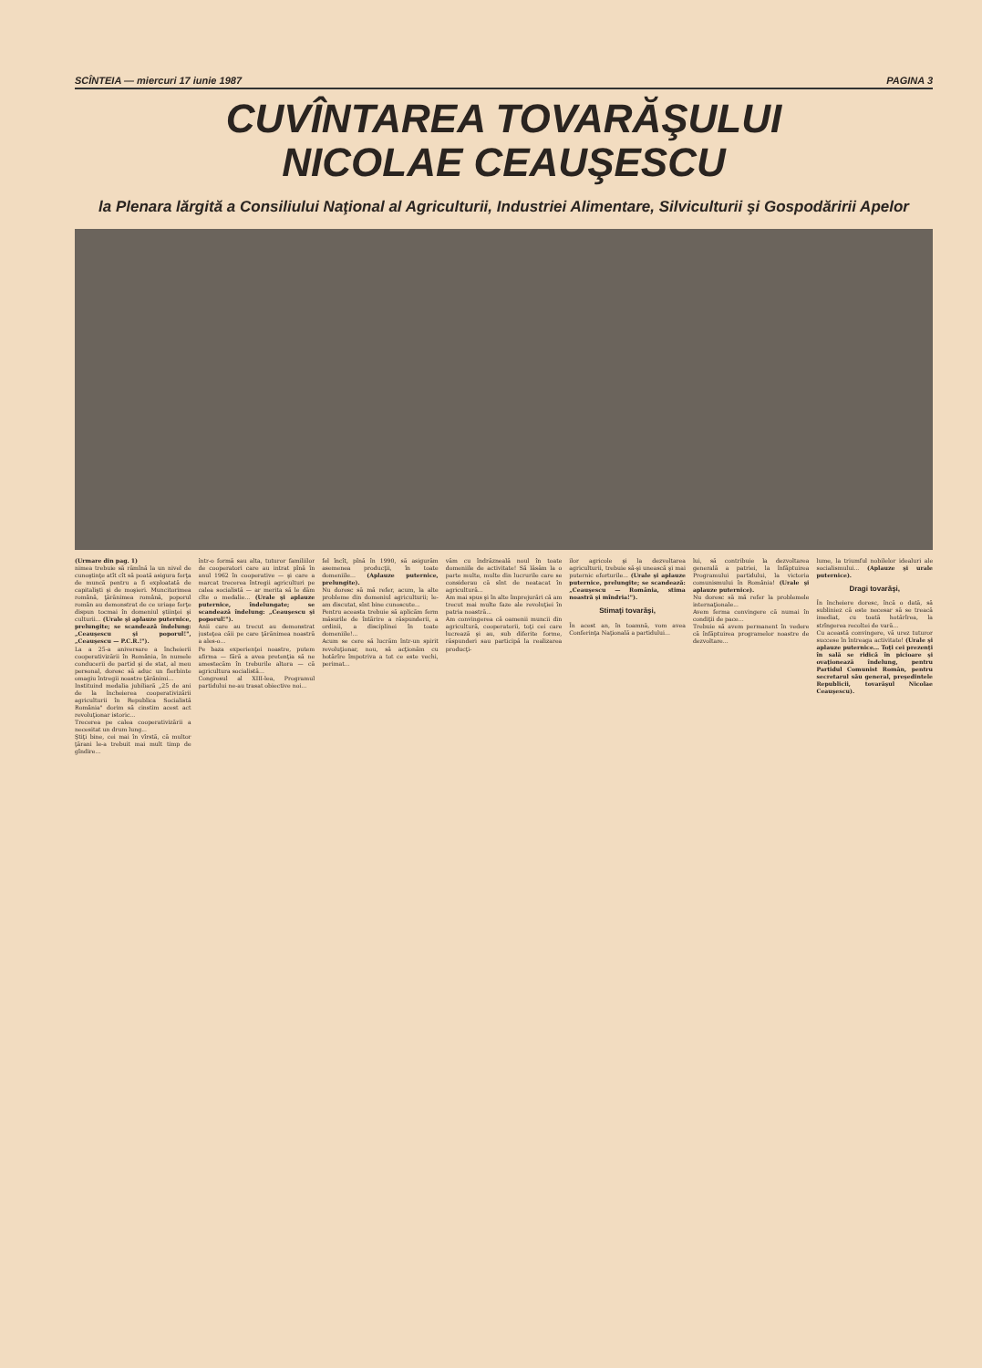SCÎNTEIA — miercuri 17 iunie 1987 PAGINA 3
CUVÎNTAREA TOVARĂŞULUI
NICOLAE CEAUŞESCU
la Plenara lărgită a Consiliului Naţional al Agriculturii, Industriei Alimentare, Silviculturii şi Gospodăririi Apelor
(Urmare din pag. 1)
nimea trebuie să rămînă la un nivel de cunoştinţe atît cît să poată asigura forţa de muncă pentru a fi exploatată de capitalişti şi de moşieri. Muncitorimea română, ţărănimea română, poporul român au demonstrat de ce uriaşe forţe dispun tocmai în domeniul ştiinţei şi culturii... (Urale şi aplauze puternice, prelungite; se scandează îndelung: „Ceauşescu şi poporul!", „Ceauşescu — P.C.R.!").
La a 25-a aniversare a încheierii cooperativizării în România, în numele conducerii de partid şi de stat, al meu personal, doresc să aduc un fierbinte omagiu întregii noastre ţărănimi...
Instituind medalia jubiliară „25 de ani de la încheierea cooperativizării agriculturii în Republica Socialistă România" dorim să cinstim acest act revoluţionar istoric...
Trecerea pe calea cooperativizării a necesitat un drum lung...
Ştiţi bine, cei mai în vîrstă, că multor ţărani le-a trebuit mai mult timp de gîndire...
într-o formă sau alta, tuturor familiilor de cooperatori care au intrat pînă în anul 1962 în cooperative — şi care a marcat trecerea întregii agriculturi pe calea socialistă — ar merita să le dăm cîte o medalie... (Urale şi aplauze puternice, îndelungate; se scandează îndelung: „Ceauşescu şi poporul!").
Anii care au trecut au demonstrat justeţea căii pe care ţărănimea noastră a ales-o...
Pe baza experienţei noastre, putem afirma — fără a avea pretenţia să ne amestecăm în treburile altora — că agricultura socialistă...
Congresul al XIII-lea, Programul partidului ne-au trasat obiective noi...
fel încît, pînă în 1990, să asigurăm asemenea producţii, în toate domeniile... (Aplauze puternice, prelungite).
Nu doresc să mă refer, acum, la alte probleme din domeniul agriculturii; le-am discutat, sînt bine cunoscute...
Pentru aceasta trebuie să aplicăm ferm măsurile de întărire a răspunderii, a ordinii, a disciplinei în toate domeniile!...
Acum se cere să lucrăm într-un spirit revoluţionar, nou, să acţionăm cu hotărîre împotriva a tot ce este vechi, perimat...
văm cu îndrăzneală noul în toate domeniile de activitate! Să lăsăm la o parte multe, multe din lucrurile care se considerau că sînt de neatacat în agricultură...
Am mai spus şi în alte împrejurări că am trecut mai multe faze ale revoluţiei în patria noastră...
Am convingerea că oamenii muncii din agricultură, cooperatorii, toţi cei care lucrează şi au, sub diferite forme, răspunderi sau participă la realizarea producţi-
ilor agricole şi la dezvoltarea agriculturii, trebuie să-şi unească şi mai puternic eforturile... (Urale şi aplauze puternice, prelungite; se scandează: „Ceauşescu — România, stima noastră şi mîndria!").
Stimaţi tovarăşi,
În acest an, în toamnă, vom avea Conferinţa Naţională a partidului...
lui, să contribuie la dezvoltarea generală a patriei, la înfăptuirea Programului partidului, la victoria comunismului în România! (Urale şi aplauze puternice).
Nu doresc să mă refer la problemele internaţionale...
Avem ferma convingere că numai în condiţii de pace...
Trebuie să avem permanent în vedere că înfăptuirea programelor noastre de dezvoltare...
lume, la triumful nobilelor idealuri ale socialismului... (Aplauze şi urale puternice).
Dragi tovarăşi,
În încheiere doresc, încă o dată, să subliniez că este necesar să se treacă imediat, cu toată hotărîrea, la strîngerea recoltei de vară...
Cu această convingere, vă urez tuturor succese în întreaga activitate! (Urale şi aplauze puternice... Toţi cei prezenţi în sală se ridică în picioare şi ovaţionează îndelung, pentru Partidul Comunist Român, pentru secretarul său general, preşedintele Republicii, tovarăşul Nicolae Ceauşescu).